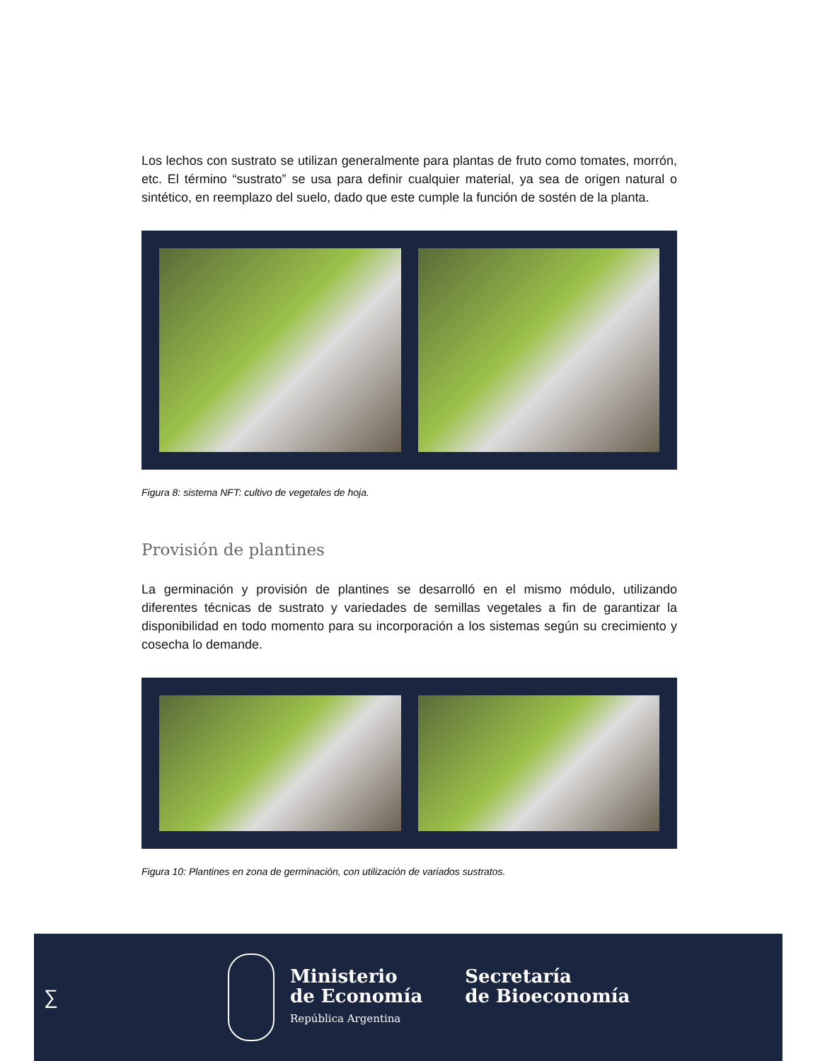Los lechos con sustrato se utilizan generalmente para plantas de fruto como tomates, morrón, etc. El término “sustrato” se usa para definir cualquier material, ya sea de origen natural o sintético, en reemplazo del suelo, dado que este cumple la función de sostén de la planta.
Figura 8: sistema NFT: cultivo de vegetales de hoja.
Provisión de plantines
La germinación y provisión de plantines se desarrolló en el mismo módulo, utilizando diferentes técnicas de sustrato y variedades de semillas vegetales a fin de garantizar la disponibilidad en todo momento para su incorporación a los sistemas según su crecimiento y cosecha lo demande.
Figura 10: Plantines en zona de germinación, con utilización de variados sustratos.
∑
Ministerio
de Economía
República Argentina
Secretaría
de Bioeconomía